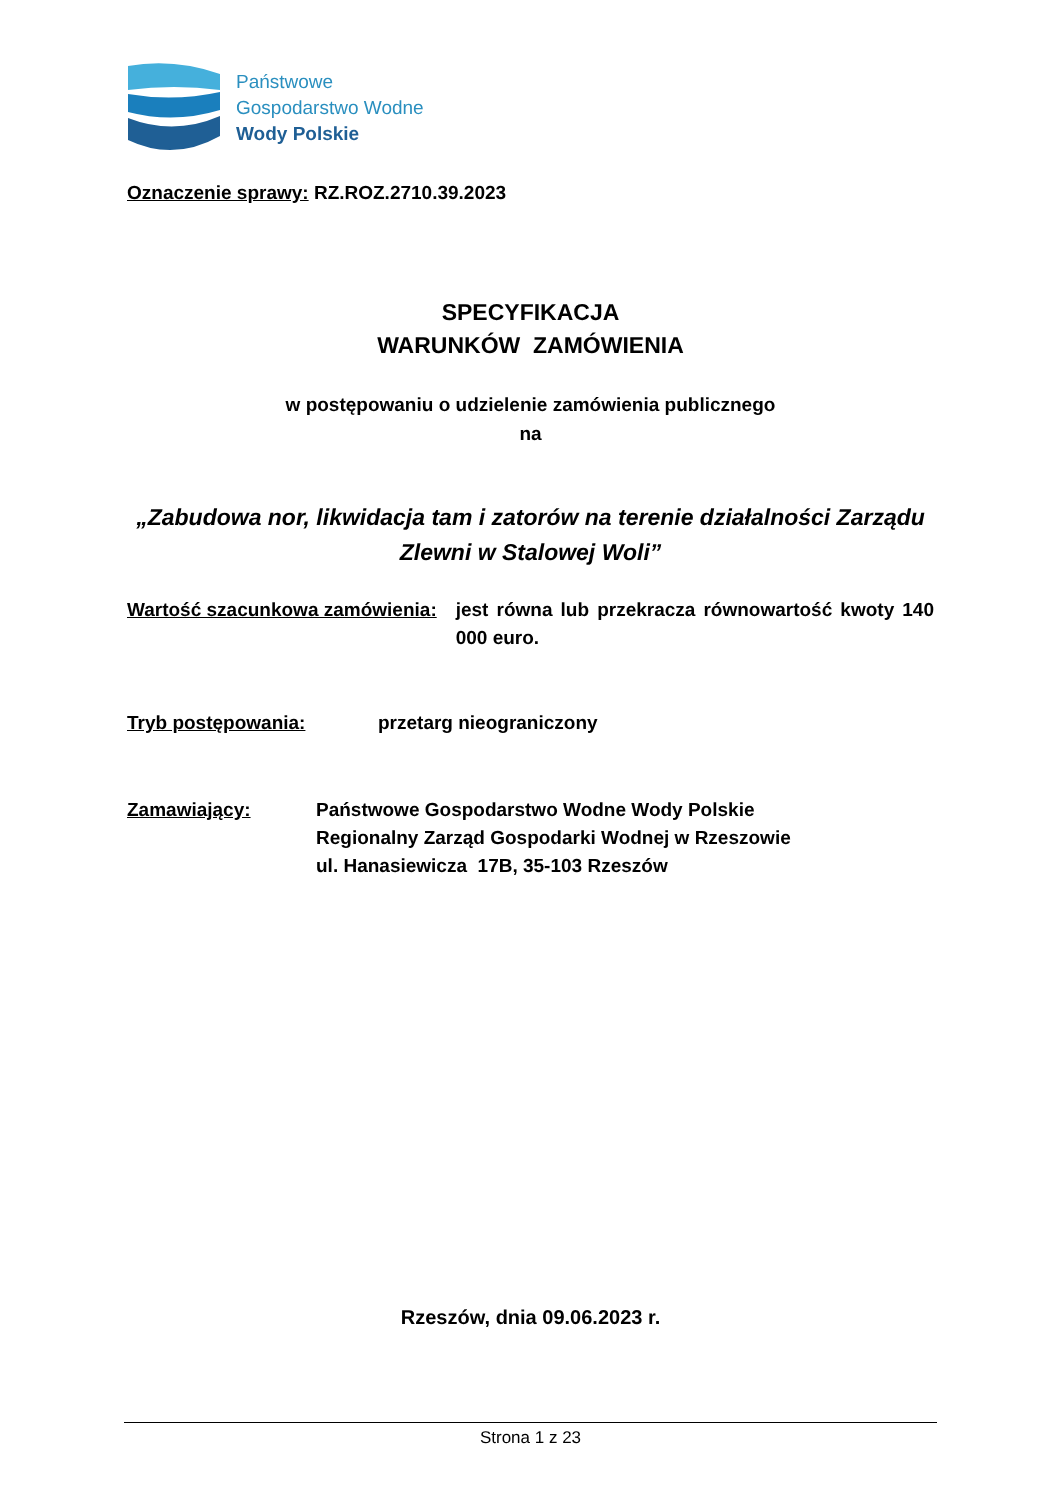Państwowe
Gospodarstwo Wodne
Wody Polskie
Oznaczenie sprawy: RZ.ROZ.2710.39.2023
SPECYFIKACJA
WARUNKÓW ZAMÓWIENIA
w postępowaniu o udzielenie zamówienia publicznego
na
„Zabudowa nor, likwidacja tam i zatorów na terenie działalności Zarządu Zlewni w Stalowej Woli”
Wartość szacunkowa zamówienia: jest równa lub przekracza równowartość kwoty 140 000 euro.
Tryb postępowania: przetarg nieograniczony
Zamawiający: Państwowe Gospodarstwo Wodne Wody Polskie
Regionalny Zarząd Gospodarki Wodnej w Rzeszowie
ul. Hanasiewicza 17B, 35-103 Rzeszów
Rzeszów, dnia 09.06.2023 r.
Strona 1 z 23